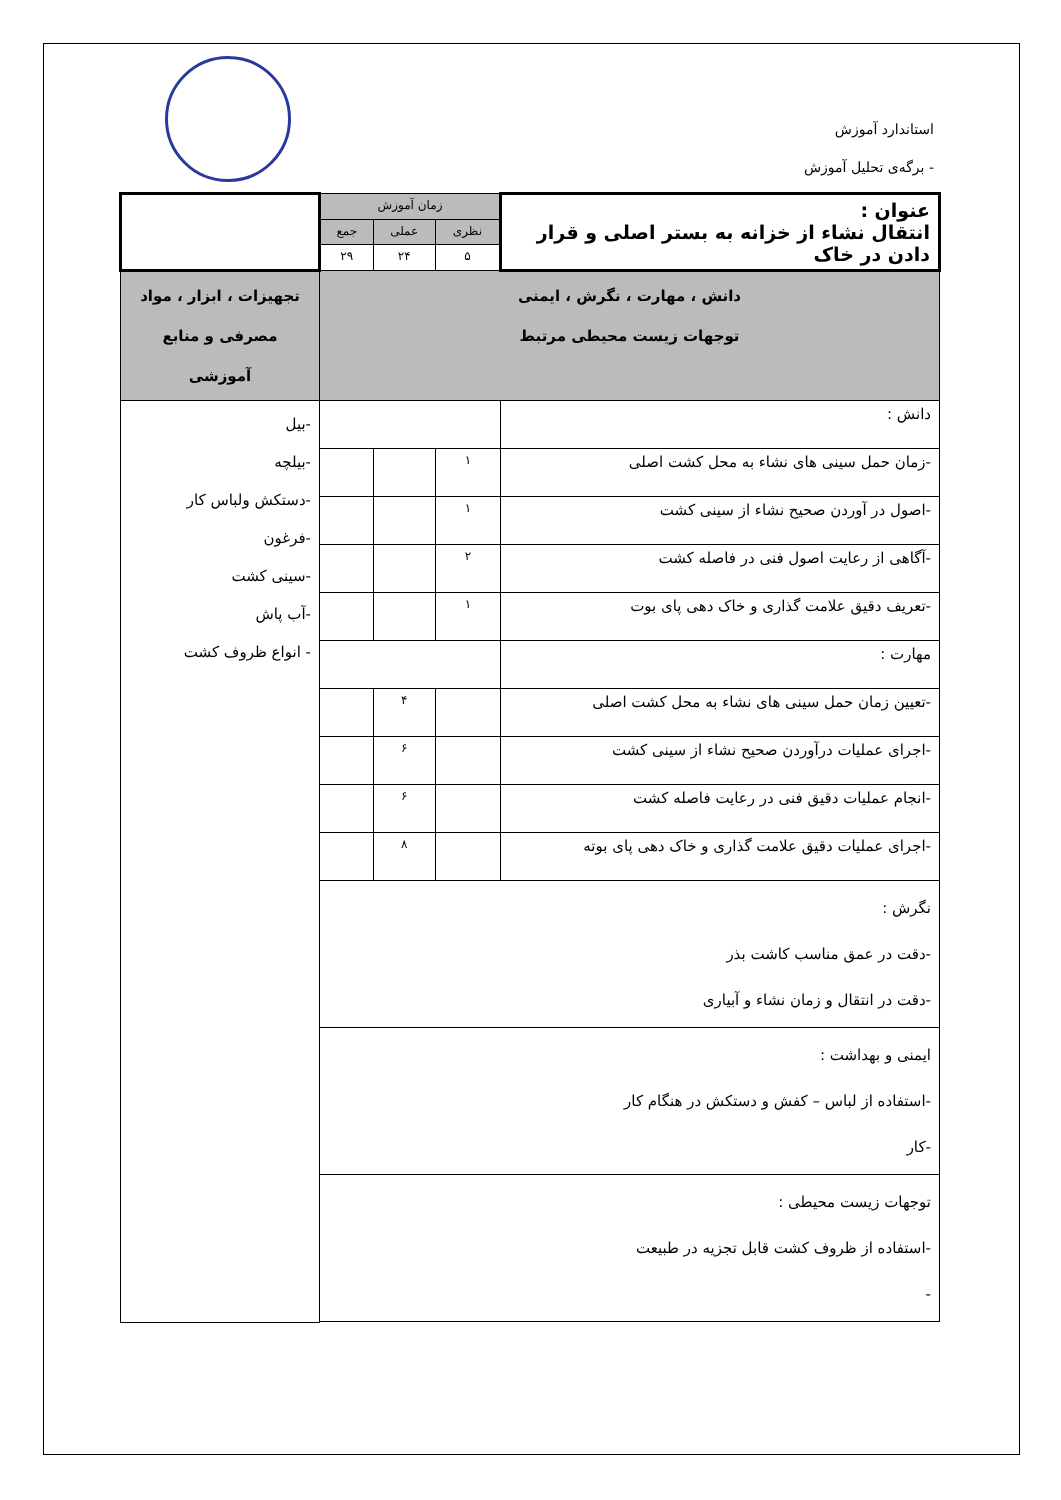استاندارد آموزش
- برگه‌ی تحلیل آموزش
| عنوان : انتقال نشاء از خزانه به بستر اصلی و قرار دادن در خاک | زمان آموزش | | | |
| | نظری | عملی | جمع | |
| | ۵ | ۲۴ | ۲۹ | |
| دانش ، مهارت ، نگرش ، ایمنی توجهات زیست محیطی مرتبط | | | | تجهیزات ، ابزار ، مواد مصرفی و منابع آموزشی |
| دانش : | | | | -بیل -بیلچه -دستکش ولباس کار -فرغون -سینی کشت -آب پاش - انواع ظروف کشت |
| -زمان حمل سینی های نشاء به محل کشت اصلی | ۱ | | | |
| -اصول در آوردن صحیح نشاء از سینی کشت | ۱ | | | |
| -آگاهی از رعایت اصول فنی در فاصله کشت | ۲ | | | |
| -تعریف دقیق علامت گذاری و خاک دهی پای بوت | ۱ | | | |
| مهارت : | | | | |
| -تعیین زمان حمل سینی های نشاء به محل کشت اصلی | | ۴ | | |
| -اجرای عملیات درآوردن صحیح نشاء از سینی کشت | | ۶ | | |
| -انجام عملیات دقیق فنی در رعایت فاصله کشت | | ۶ | | |
| -اجرای عملیات دقیق علامت گذاری و خاک دهی پای بوته | | ۸ | | |
| نگرش : -دقت در عمق مناسب کاشت بذر -دقت در انتقال و زمان نشاء و آبیاری | | | | |
| ایمنی و بهداشت : -استفاده از لباس – کفش و دستکش در هنگام کار -کار | | | | |
| توجهات زیست محیطی : -استفاده از ظروف کشت قابل تجزیه در طبیعت - | | | | |